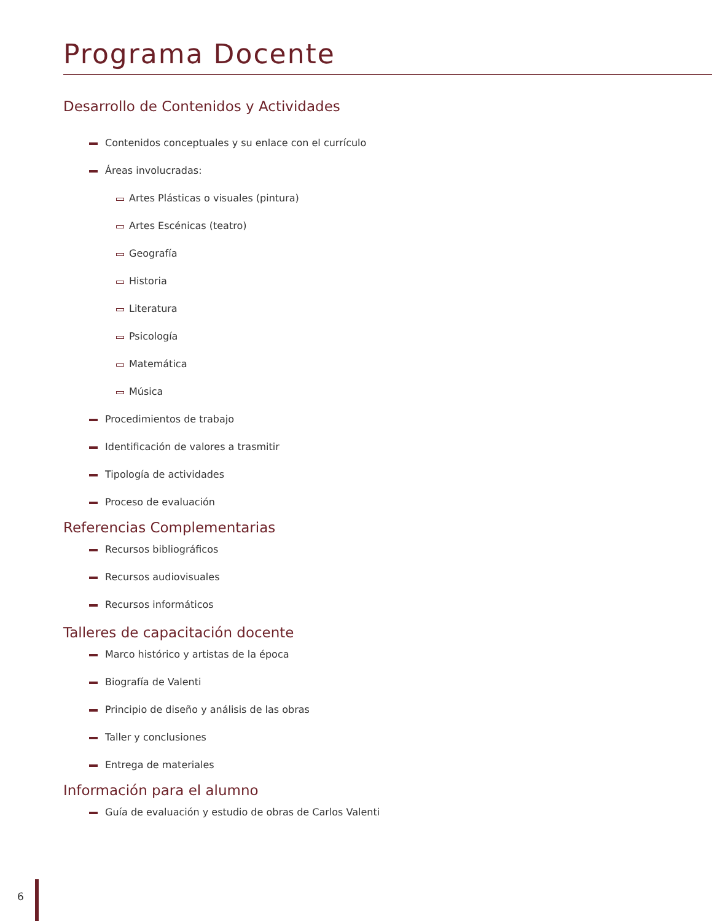Programa Docente
Desarrollo de Contenidos y Actividades
Contenidos conceptuales y su enlace con el currículo
Áreas involucradas:
Artes Plásticas o visuales (pintura)
Artes Escénicas (teatro)
Geografía
Historia
Literatura
Psicología
Matemática
Música
Procedimientos de trabajo
Identificación de valores a trasmitir
Tipología de actividades
Proceso de evaluación
Referencias Complementarias
Recursos bibliográficos
Recursos audiovisuales
Recursos informáticos
Talleres de capacitación docente
Marco histórico y artistas de la época
Biografía de Valenti
Principio de diseño y análisis de las obras
Taller y conclusiones
Entrega de materiales
Información para el alumno
Guía de evaluación y estudio de obras de Carlos Valenti
6